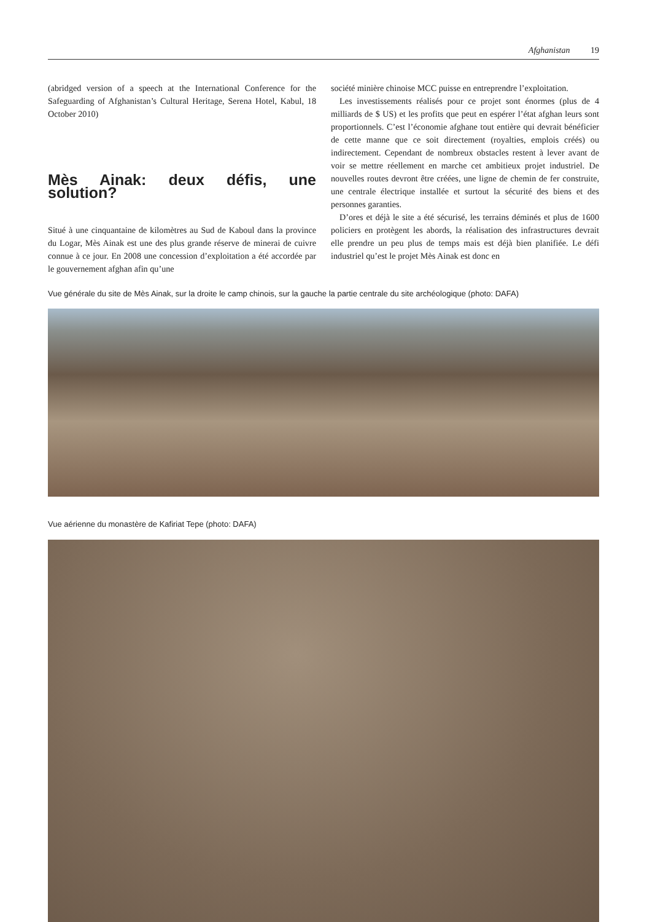Afghanistan 19
(abridged version of a speech at the International Conference for the Safeguarding of Afghanistan’s Cultural Heritage, Serena Hotel, Kabul, 18 October 2010)
Mès Ainak: deux défis, une solution?
Situé à une cinquantaine de kilomètres au Sud de Kaboul dans la province du Logar, Mès Ainak est une des plus grande réserve de minerai de cuivre connue à ce jour. En 2008 une concession d’exploitation a été accordée par le gouvernement afghan afin qu’une
société minière chinoise MCC puisse en entreprendre l’exploitation.
Les investissements réalisés pour ce projet sont énormes (plus de 4 milliards de $ US) et les profits que peut en espérer l’état afghan leurs sont proportionnels. C’est l’économie afghane tout entière qui devrait bénéficier de cette manne que ce soit directement (royalties, emplois créés) ou indirectement. Cependant de nombreux obstacles restent à lever avant de voir se mettre réellement en marche cet ambitieux projet industriel. De nouvelles routes devront être créées, une ligne de chemin de fer construite, une centrale électrique installée et surtout la sécurité des biens et des personnes garanties.
D’ores et déjà le site a été sécurisé, les terrains déminés et plus de 1600 policiers en protègent les abords, la réalisation des infrastructures devrait elle prendre un peu plus de temps mais est déjà bien planifiée. Le défi industriel qu’est le projet Mès Ainak est donc en
Vue générale du site de Mès Ainak, sur la droite le camp chinois, sur la gauche la partie centrale du site archéologique (photo: DAFA)
Vue aérienne du monastère de Kafiriat Tepe (photo: DAFA)